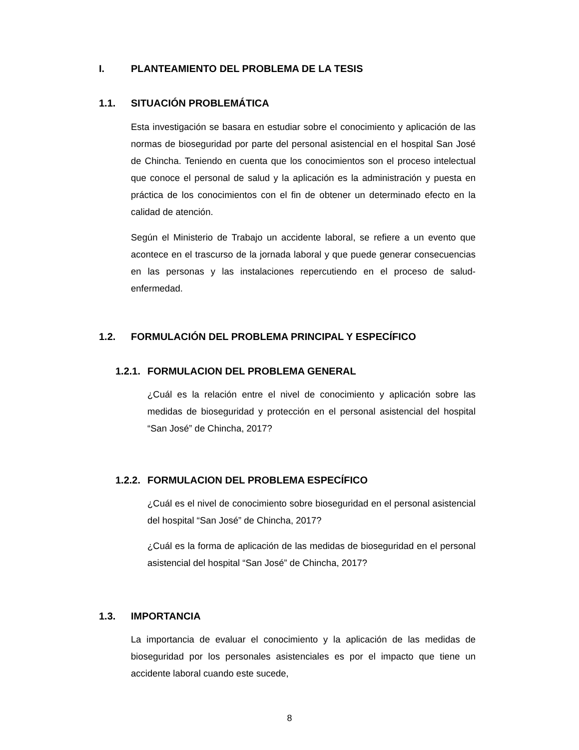I. PLANTEAMIENTO DEL PROBLEMA DE LA TESIS
1.1. SITUACIÓN PROBLEMÁTICA
Esta investigación se basara en estudiar sobre el conocimiento y aplicación de las normas de bioseguridad por parte del personal asistencial en el hospital San José de Chincha. Teniendo en cuenta que los conocimientos son el proceso intelectual que conoce el personal de salud y la aplicación es la administración y puesta en práctica de los conocimientos con el fin de obtener un determinado efecto en la calidad de atención.
Según el Ministerio de Trabajo un accidente laboral, se refiere a un evento que acontece en el trascurso de la jornada laboral y que puede generar consecuencias en las personas y las instalaciones repercutiendo en el proceso de salud-enfermedad.
1.2. FORMULACIÓN DEL PROBLEMA PRINCIPAL Y ESPECÍFICO
1.2.1. FORMULACION DEL PROBLEMA GENERAL
¿Cuál es la relación entre el nivel de conocimiento y aplicación sobre las medidas de bioseguridad y protección en el personal asistencial del hospital “San José” de Chincha, 2017?
1.2.2. FORMULACION DEL PROBLEMA ESPECÍFICO
¿Cuál es el nivel de conocimiento sobre bioseguridad en el personal asistencial del hospital “San José” de Chincha, 2017?
¿Cuál es la forma de aplicación de las medidas de bioseguridad en el personal asistencial del hospital “San José” de Chincha, 2017?
1.3. IMPORTANCIA
La importancia de evaluar el conocimiento y la aplicación de las medidas de bioseguridad por los personales asistenciales es por el impacto que tiene un accidente laboral cuando este sucede,
8